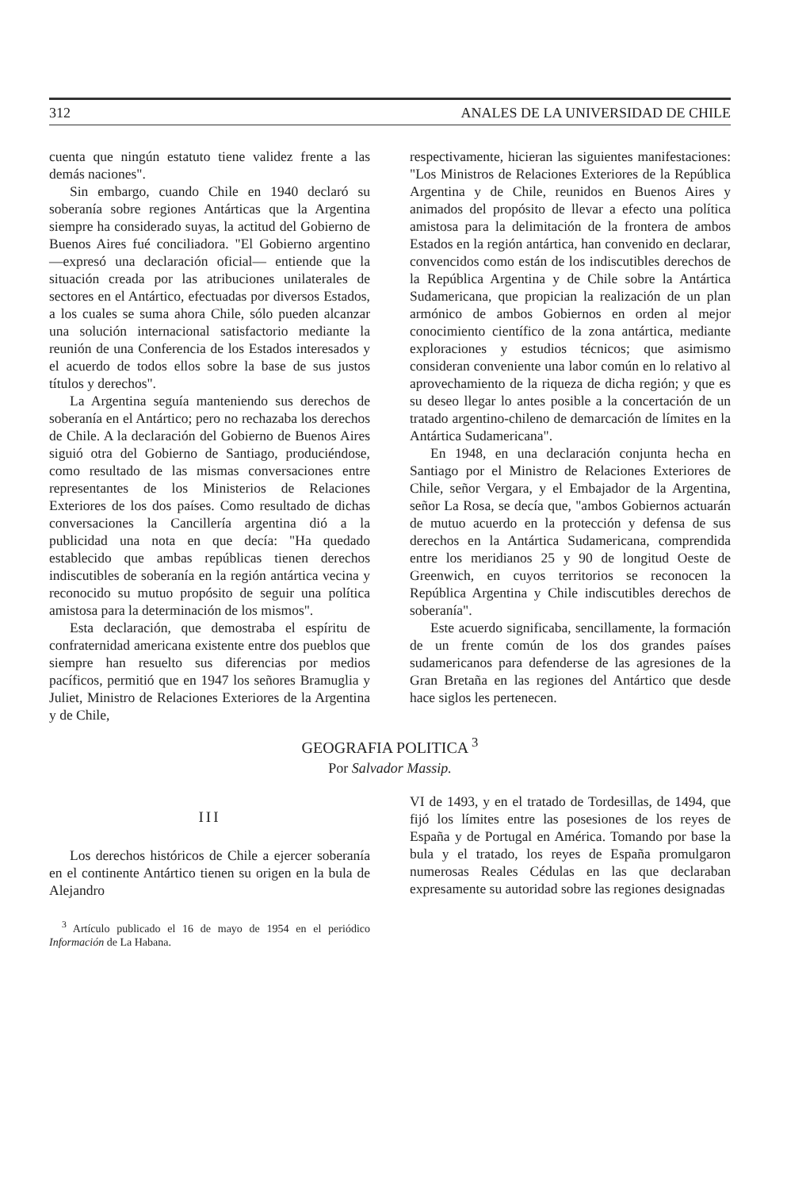312 ANALES DE LA UNIVERSIDAD DE CHILE
cuenta que ningún estatuto tiene validez frente a las demás naciones".
Sin embargo, cuando Chile en 1940 declaró su soberanía sobre regiones Antárticas que la Argentina siempre ha considerado suyas, la actitud del Gobierno de Buenos Aires fué conciliadora. "El Gobierno argentino —expresó una declaración oficial— entiende que la situación creada por las atribuciones unilaterales de sectores en el Antártico, efectuadas por diversos Estados, a los cuales se suma ahora Chile, sólo pueden alcanzar una solución internacional satisfactorio mediante la reunión de una Conferencia de los Estados interesados y el acuerdo de todos ellos sobre la base de sus justos títulos y derechos".
La Argentina seguía manteniendo sus derechos de soberanía en el Antártico; pero no rechazaba los derechos de Chile. A la declaración del Gobierno de Buenos Aires siguió otra del Gobierno de Santiago, produciéndose, como resultado de las mismas conversaciones entre representantes de los Ministerios de Relaciones Exteriores de los dos países. Como resultado de dichas conversaciones la Cancillería argentina dió a la publicidad una nota en que decía: "Ha quedado establecido que ambas repúblicas tienen derechos indiscutibles de soberanía en la región antártica vecina y reconocido su mutuo propósito de seguir una política amistosa para la determinación de los mismos".
Esta declaración, que demostraba el espíritu de confraternidad americana existente entre dos pueblos que siempre han resuelto sus diferencias por medios pacíficos, permitió que en 1947 los señores Bramuglia y Juliet, Ministro de Relaciones Exteriores de la Argentina y de Chile,
respectivamente, hicieran las siguientes manifestaciones: "Los Ministros de Relaciones Exteriores de la República Argentina y de Chile, reunidos en Buenos Aires y animados del propósito de llevar a efecto una política amistosa para la delimitación de la frontera de ambos Estados en la región antártica, han convenido en declarar, convencidos como están de los indiscutibles derechos de la República Argentina y de Chile sobre la Antártica Sudamericana, que propician la realización de un plan armónico de ambos Gobiernos en orden al mejor conocimiento científico de la zona antártica, mediante exploraciones y estudios técnicos; que asimismo consideran conveniente una labor común en lo relativo al aprovechamiento de la riqueza de dicha región; y que es su deseo llegar lo antes posible a la concertación de un tratado argentino-chileno de demarcación de límites en la Antártica Sudamericana".
En 1948, en una declaración conjunta hecha en Santiago por el Ministro de Relaciones Exteriores de Chile, señor Vergara, y el Embajador de la Argentina, señor La Rosa, se decía que, "ambos Gobiernos actuarán de mutuo acuerdo en la protección y defensa de sus derechos en la Antártica Sudamericana, comprendida entre los meridianos 25 y 90 de longitud Oeste de Greenwich, en cuyos territorios se reconocen la República Argentina y Chile indiscutibles derechos de soberanía".
Este acuerdo significaba, sencillamente, la formación de un frente común de los dos grandes países sudamericanos para defenderse de las agresiones de la Gran Bretaña en las regiones del Antártico que desde hace siglos les pertenecen.
GEOGRAFIA POLITICA <sup>3</sup>
Por Salvador Massip.
III
Los derechos históricos de Chile a ejercer soberanía en el continente Antártico tienen su origen en la bula de Alejandro
<sup>3</sup> Artículo publicado el 16 de mayo de 1954 en el periódico Información de La Habana.
VI de 1493, y en el tratado de Tordesillas, de 1494, que fijó los límites entre las posesiones de los reyes de España y de Portugal en América. Tomando por base la bula y el tratado, los reyes de España promulgaron numerosas Reales Cédulas en las que declaraban expresamente su autoridad sobre las regiones designadas